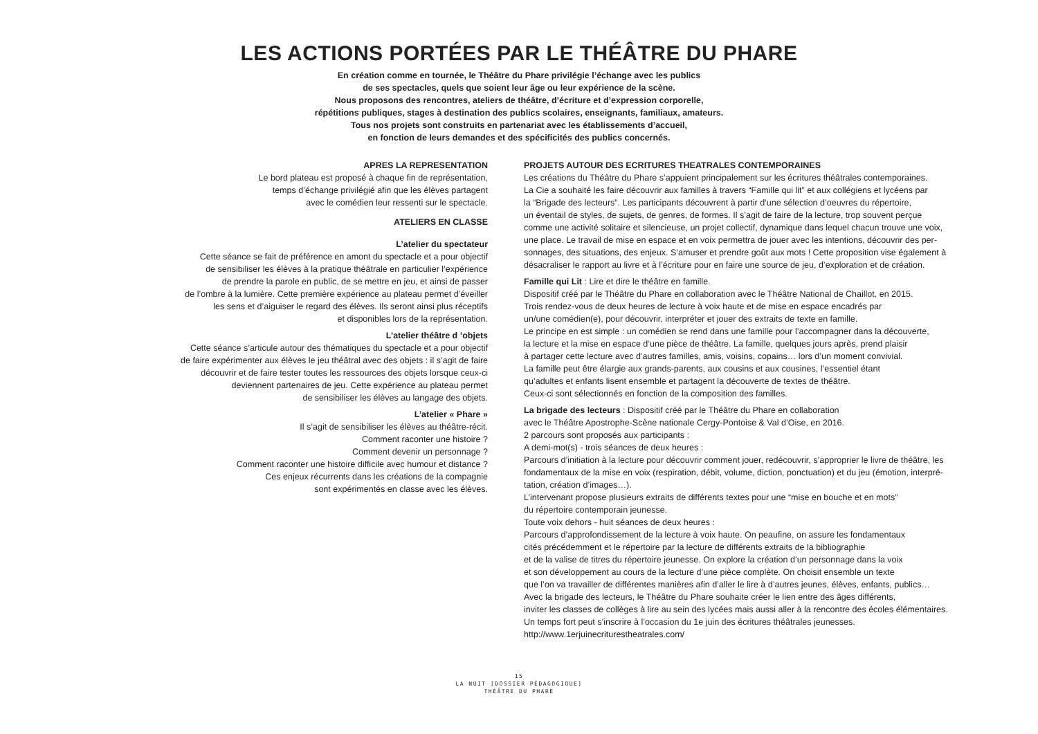LES ACTIONS PORTÉES PAR LE THÉÂTRE DU PHARE
En création comme en tournée, le Théâtre du Phare privilégie l’échange avec les publics
de ses spectacles, quels que soient leur âge ou leur expérience de la scène.
Nous proposons des rencontres, ateliers de théâtre, d’écriture et d’expression corporelle,
répétitions publiques, stages à destination des publics scolaires, enseignants, familiaux, amateurs.
Tous nos projets sont construits en partenariat avec les établissements d’accueil,
en fonction de leurs demandes et des spécificités des publics concernés.
APRES LA REPRESENTATION
Le bord plateau est proposé à chaque fin de représentation,
temps d’échange privilégié afin que les élèves partagent
avec le comédien leur ressenti sur le spectacle.
ATELIERS EN CLASSE
L’atelier du spectateur
Cette séance se fait de préférence en amont du spectacle et a pour objectif
de sensibiliser les élèves à la pratique théâtrale en particulier l’expérience
de prendre la parole en public, de se mettre en jeu, et ainsi de passer
de l’ombre à la lumière. Cette première expérience au plateau permet d’éveiller
les sens et d’aiguiser le regard des élèves. Ils seront ainsi plus réceptifs
et disponibles lors de la représentation.
L’atelier théâtre d ’objets
Cette séance s’articule autour des thématiques du spectacle et a pour objectif
de faire expérimenter aux élèves le jeu théâtral avec des objets : il s’agit de faire
découvrir et de faire tester toutes les ressources des objets lorsque ceux-ci
deviennent partenaires de jeu. Cette expérience au plateau permet
de sensibiliser les élèves au langage des objets.
L’atelier « Phare »
Il s’agit de sensibiliser les élèves au théâtre-récit.
Comment raconter une histoire ?
Comment devenir un personnage ?
Comment raconter une histoire difficile avec humour et distance ?
Ces enjeux récurrents dans les créations de la compagnie
sont expérimentés en classe avec les élèves.
PROJETS AUTOUR DES ECRITURES THEATRALES CONTEMPORAINES
Les créations du Théâtre du Phare s’appuient principalement sur les écritures théâtrales contemporaines.
La Cie a souhaité les faire découvrir aux familles à travers “Famille qui lit” et aux collégiens et lycéens par
la “Brigade des lecteurs”. Les participants découvrent à partir d’une sélection d’oeuvres du répertoire,
un éventail de styles, de sujets, de genres, de formes. Il s’agit de faire de la lecture, trop souvent perçue
comme une activité solitaire et silencieuse, un projet collectif, dynamique dans lequel chacun trouve une voix,
une place. Le travail de mise en espace et en voix permettra de jouer avec les intentions, découvrir des per-
sonnages, des situations, des enjeux. S’amuser et prendre goût aux mots ! Cette proposition vise également à
désacraliser le rapport au livre et à l’écriture pour en faire une source de jeu, d’exploration et de création.
Famille qui Lit : Lire et dire le théâtre en famille.
Dispositif créé par le Théâtre du Phare en collaboration avec le Théâtre National de Chaillot, en 2015.
Trois rendez-vous de deux heures de lecture à voix haute et de mise en espace encadrés par
un/une comédien(e), pour découvrir, interpréter et jouer des extraits de texte en famille.
Le principe en est simple : un comédien se rend dans une famille pour l’accompagner dans la découverte,
la lecture et la mise en espace d’une pièce de théâtre. La famille, quelques jours après, prend plaisir
à partager cette lecture avec d’autres familles, amis, voisins, copains… lors d’un moment convivial.
La famille peut être élargie aux grands-parents, aux cousins et aux cousines, l’essentiel étant
qu’adultes et enfants lisent ensemble et partagent la découverte de textes de théâtre.
Ceux-ci sont sélectionnés en fonction de la composition des familles.
La brigade des lecteurs : Dispositif créé par le Théâtre du Phare en collaboration
avec le Théâtre Apostrophe-Scène nationale Cergy-Pontoise & Val d’Oise, en 2016.
2 parcours sont proposés aux participants :
A demi-mot(s) - trois séances de deux heures :
Parcours d’initiation à la lecture pour découvrir comment jouer, redécouvrir, s’approprier le livre de théâtre, les
fondamentaux de la mise en voix (respiration, débit, volume, diction, ponctuation) et du jeu (émotion, interpré-
tation, création d’images…).
L’intervenant propose plusieurs extraits de différents textes pour une “mise en bouche et en mots”
du répertoire contemporain jeunesse.
Toute voix dehors - huit séances de deux heures :
Parcours d’approfondissement de la lecture à voix haute. On peaufine, on assure les fondamentaux
cités précédemment et le répertoire par la lecture de différents extraits de la bibliographie
et de la valise de titres du répertoire jeunesse. On explore la création d’un personnage dans la voix
et son développement au cours de la lecture d’une pièce complète. On choisit ensemble un texte
que l’on va travailler de différentes manières afin d’aller le lire à d’autres jeunes, élèves, enfants, publics…
Avec la brigade des lecteurs, le Théâtre du Phare souhaite créer le lien entre des âges différents,
inviter les classes de collèges à lire au sein des lycées mais aussi aller à la rencontre des écoles élémentaires.
Un temps fort peut s’inscrire à l’occasion du 1e juin des écritures théâtrales jeunesses.
http://www.1erjuinecriturestheatrales.com/
15
LA NUIT [DOSSIER PÉDAGOGIQUE]
THÉÂTRE DU PHARE